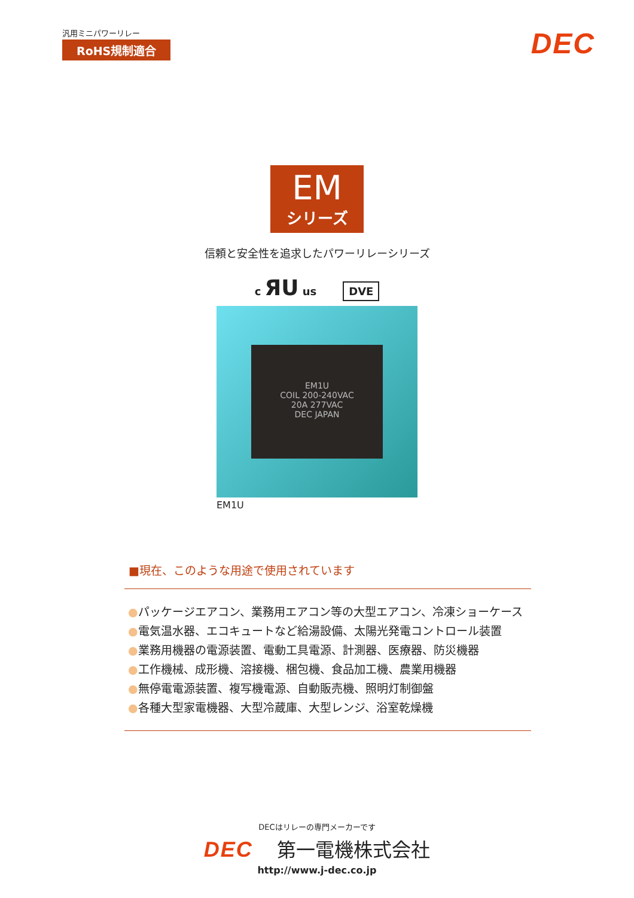汎用ミニパワーリレー
RoHS規制適合
DEC
EM
シリーズ
信頼と安全性を追求したパワーリレーシリーズ
c ЯU us DVE
EM1U
COIL 200-240VAC
20A 277VAC
DEC JAPAN
EM1U
■現在、このような用途で使用されています
●パッケージエアコン、業務用エアコン等の大型エアコン、冷凍ショーケース
●電気温水器、エコキュートなど給湯設備、太陽光発電コントロール装置
●業務用機器の電源装置、電動工具電源、計測器、医療器、防災機器
●工作機械、成形機、溶接機、梱包機、食品加工機、農業用機器
●無停電電源装置、複写機電源、自動販売機、照明灯制御盤
●各種大型家電機器、大型冷蔵庫、大型レンジ、浴室乾燥機
DECはリレーの専門メーカーです
DEC 第一電機株式会社
http://www.j-dec.co.jp